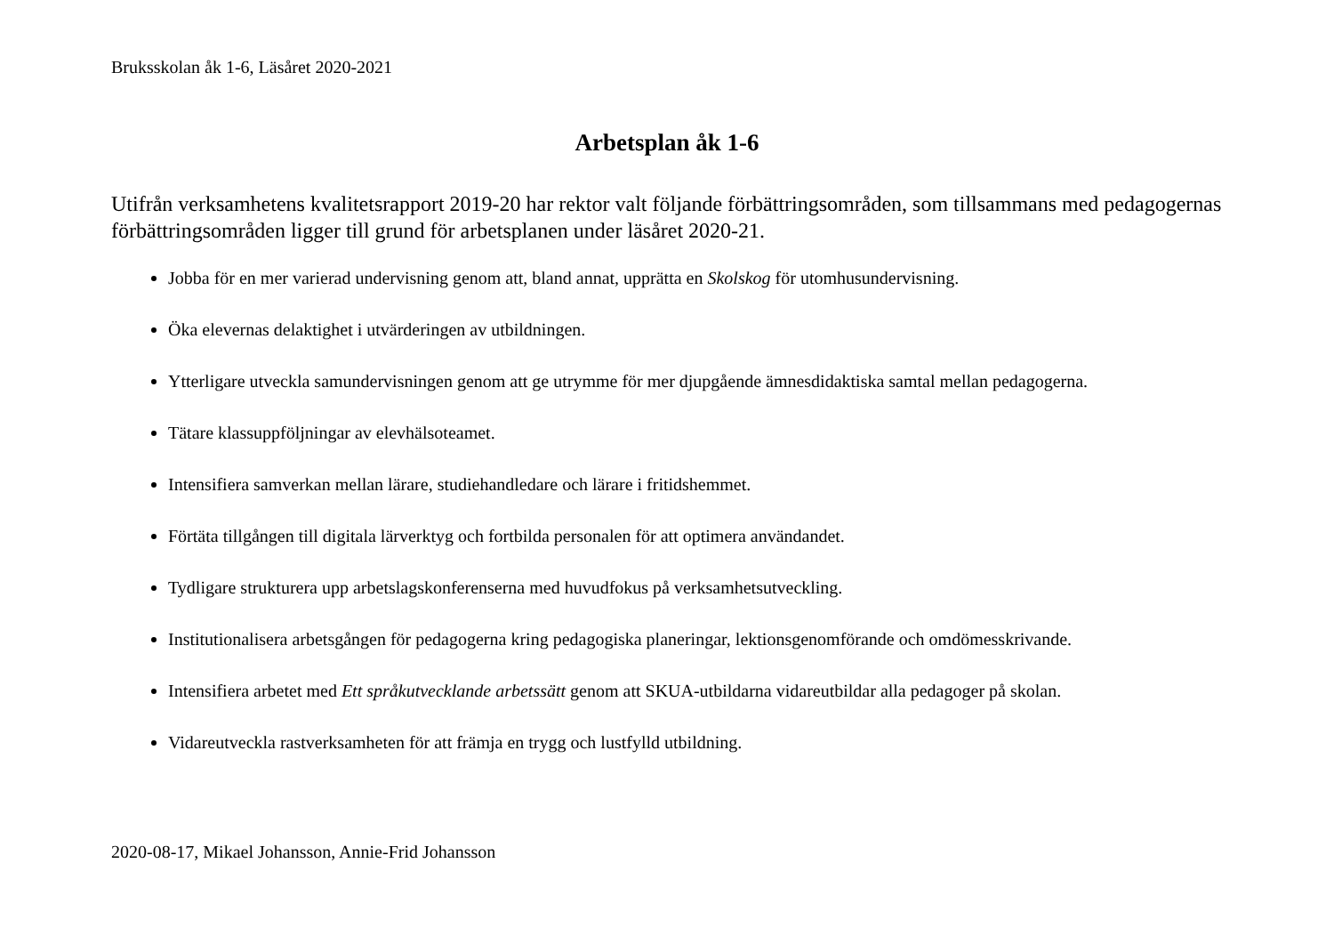Bruksskolan åk 1-6, Läsåret 2020-2021
Arbetsplan åk 1-6
Utifrån verksamhetens kvalitetsrapport 2019-20 har rektor valt följande förbättringsområden, som tillsammans med pedagogernas förbättringsområden ligger till grund för arbetsplanen under läsåret 2020-21.
Jobba för en mer varierad undervisning genom att, bland annat, upprätta en Skolskog för utomhusundervisning.
Öka elevernas delaktighet i utvärderingen av utbildningen.
Ytterligare utveckla samundervisningen genom att ge utrymme för mer djupgående ämnesdidaktiska samtal mellan pedagogerna.
Tätare klassuppföljningar av elevhälsoteamet.
Intensifiera samverkan mellan lärare, studiehandledare och lärare i fritidshemmet.
Förtäta tillgången till digitala lärverktyg och fortbilda personalen för att optimera användandet.
Tydligare strukturera upp arbetslagskonferenserna med huvudfokus på verksamhetsutveckling.
Institutionalisera arbetsgången för pedagogerna kring pedagogiska planeringar, lektionsgenomförande och omdömesskrivande.
Intensifiera arbetet med Ett språkutvecklande arbetssätt genom att SKUA-utbildarna vidareutbildar alla pedagoger på skolan.
Vidareutveckla rastverksamheten för att främja en trygg och lustfylld utbildning.
2020-08-17, Mikael Johansson, Annie-Frid Johansson